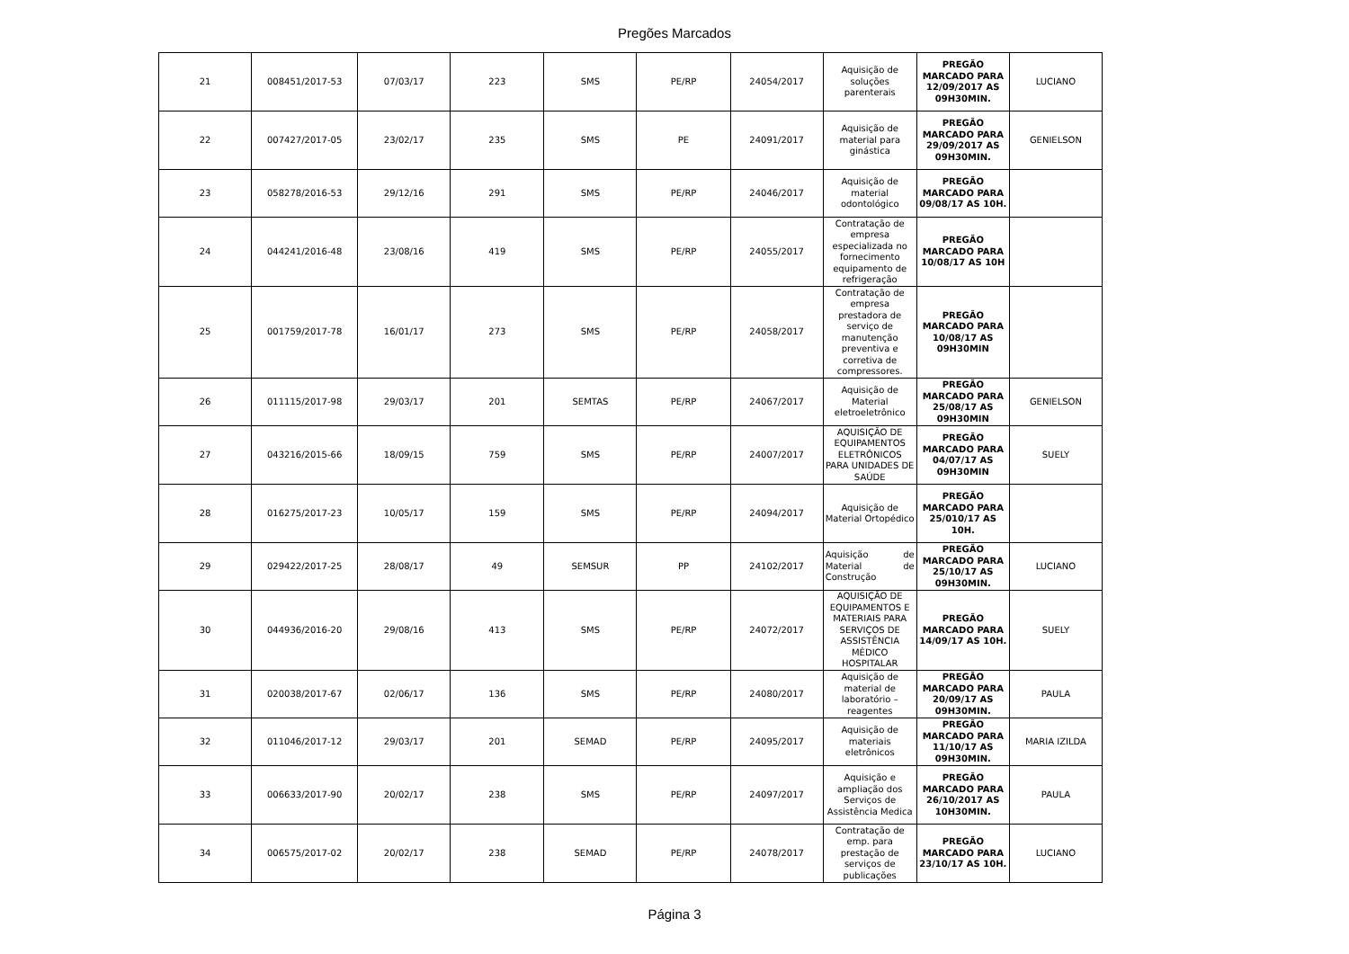Pregões Marcados
| 21 | 008451/2017-53 | 07/03/17 | 223 | SMS | PE/RP | 24054/2017 | Aquisição de soluções parenterais | PREGÃO MARCADO PARA 12/09/2017 AS 09H30MIN. | LUCIANO |
| 22 | 007427/2017-05 | 23/02/17 | 235 | SMS | PE | 24091/2017 | Aquisição de material para ginástica | PREGÃO MARCADO PARA 29/09/2017 AS 09H30MIN. | GENIELSON |
| 23 | 058278/2016-53 | 29/12/16 | 291 | SMS | PE/RP | 24046/2017 | Aquisição de material odontológico | PREGÃO MARCADO PARA 09/08/17 AS 10H. | |
| 24 | 044241/2016-48 | 23/08/16 | 419 | SMS | PE/RP | 24055/2017 | Contratação de empresa especializada no fornecimento equipamento de refrigeração | PREGÃO MARCADO PARA 10/08/17 AS 10H | |
| 25 | 001759/2017-78 | 16/01/17 | 273 | SMS | PE/RP | 24058/2017 | Contratação de empresa prestadora de serviço de manutenção preventiva e corretiva de compressores. | PREGÃO MARCADO PARA 10/08/17 AS 09H30MIN | |
| 26 | 011115/2017-98 | 29/03/17 | 201 | SEMTAS | PE/RP | 24067/2017 | Aquisição de Material eletroeletrônico | PREGÃO MARCADO PARA 25/08/17 AS 09H30MIN | GENIELSON |
| 27 | 043216/2015-66 | 18/09/15 | 759 | SMS | PE/RP | 24007/2017 | AQUISIÇÃO DE EQUIPAMENTOS ELETRÔNICOS PARA UNIDADES DE SAÚDE | PREGÃO MARCADO PARA 04/07/17 AS 09H30MIN | SUELY |
| 28 | 016275/2017-23 | 10/05/17 | 159 | SMS | PE/RP | 24094/2017 | Aquisição de Material Ortopédico | PREGÃO MARCADO PARA 25/010/17 AS 10H. | |
| 29 | 029422/2017-25 | 28/08/17 | 49 | SEMSUR | PP | 24102/2017 | Aquisição de Material de Construção | PREGÃO MARCADO PARA 25/10/17 AS 09H30MIN. | LUCIANO |
| 30 | 044936/2016-20 | 29/08/16 | 413 | SMS | PE/RP | 24072/2017 | AQUISIÇÃO DE EQUIPAMENTOS E MATERIAIS PARA SERVIÇOS DE ASSISTÊNCIA MÉDICO HOSPITALAR | PREGÃO MARCADO PARA 14/09/17 AS 10H. | SUELY |
| 31 | 020038/2017-67 | 02/06/17 | 136 | SMS | PE/RP | 24080/2017 | Aquisição de material de laboratório – reagentes | PREGÃO MARCADO PARA 20/09/17 AS 09H30MIN. | PAULA |
| 32 | 011046/2017-12 | 29/03/17 | 201 | SEMAD | PE/RP | 24095/2017 | Aquisição de materiais eletrônicos | PREGÃO MARCADO PARA 11/10/17 AS 09H30MIN. | MARIA IZILDA |
| 33 | 006633/2017-90 | 20/02/17 | 238 | SMS | PE/RP | 24097/2017 | Aquisição e ampliação dos Serviços de Assistência Medica | PREGÃO MARCADO PARA 26/10/2017 AS 10H30MIN. | PAULA |
| 34 | 006575/2017-02 | 20/02/17 | 238 | SEMAD | PE/RP | 24078/2017 | Contratação de emp. para prestação de serviços de publicações | PREGÃO MARCADO PARA 23/10/17 AS 10H. | LUCIANO |
Página 3